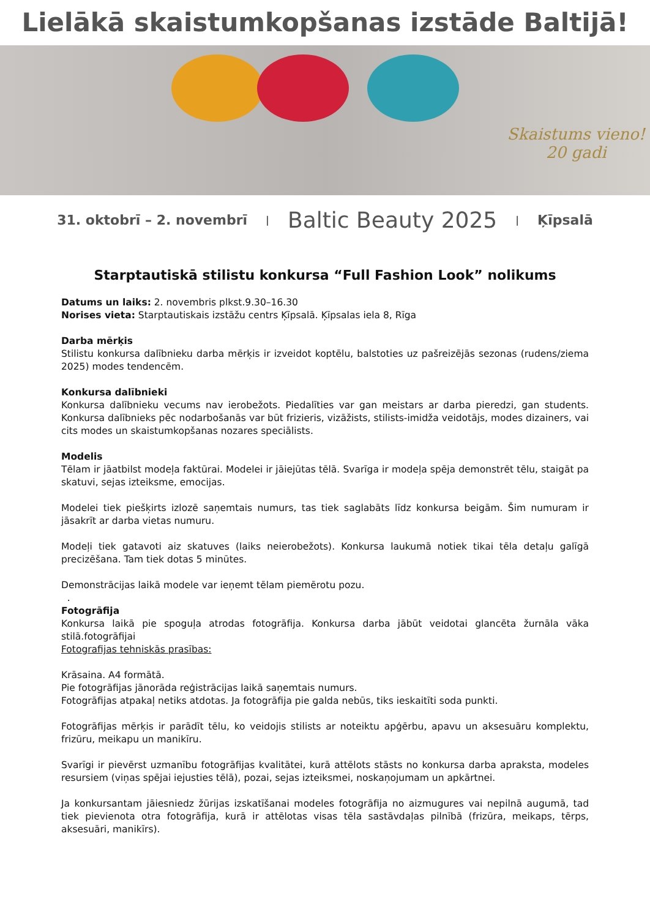Lielākā skaistumkopšanas izstāde Baltijā!
Skaistums vieno!
20 gadi
31. oktobrī – 2. novembrī | Baltic Beauty 2025 | Ķīpsalā
Starptautiskā stilistu konkursa “Full Fashion Look” nolikums
Datums un laiks: 2. novembris plkst.9.30–16.30
Norises vieta: Starptautiskais izstāžu centrs Ķīpsalā. Ķīpsalas iela 8, Rīga
Darba mērķis
Stilistu konkursa dalībnieku darba mērķis ir izveidot koptēlu, balstoties uz pašreizējās sezonas (rudens/ziema 2025) modes tendencēm.
Konkursa dalībnieki
Konkursa dalībnieku vecums nav ierobežots. Piedalīties var gan meistars ar darba pieredzi, gan students. Konkursa dalībnieks pēc nodarbošanās var būt frizieris, vizāžists, stilists-imidža veidotājs, modes dizainers, vai cits modes un skaistumkopšanas nozares speciālists.
Modelis
Tēlam ir jāatbilst modeļa faktūrai. Modelei ir jāiejūtas tēlā. Svarīga ir modeļa spēja demonstrēt tēlu, staigāt pa skatuvi, sejas izteiksme, emocijas.
Modelei tiek piešķirts izlozē saņemtais numurs, tas tiek saglabāts līdz konkursa beigām. Šim numuram ir jāsakrīt ar darba vietas numuru.
Modeļi tiek gatavoti aiz skatuves (laiks neierobežots). Konkursa laukumā notiek tikai tēla detaļu galīgā precizēšana. Tam tiek dotas 5 minūtes.
Demonstrācijas laikā modele var ieņemt tēlam piemērotu pozu.
.
Fotogrāfija
Konkursa laikā pie spoguļa atrodas fotogrāfija. Konkursa darba jābūt veidotai glancēta žurnāla vāka stilā.fotogrāfijai
Fotografijas tehniskās prasības:
Krāsaina. A4 formātā.
Pie fotogrāfijas jānorāda reģistrācijas laikā saņemtais numurs.
Fotogrāfijas atpakaļ netiks atdotas. Ja fotogrāfija pie galda nebūs, tiks ieskaitīti soda punkti.
Fotogrāfijas mērķis ir parādīt tēlu, ko veidojis stilists ar noteiktu apģērbu, apavu un aksesuāru komplektu, frizūru, meikapu un manikīru.
Svarīgi ir pievērst uzmanību fotogrāfijas kvalitātei, kurā attēlots stāsts no konkursa darba apraksta, modeles resursiem (viņas spējai iejusties tēlā), pozai, sejas izteiksmei, noskaņojumam un apkārtnei.
Ja konkursantam jāiesniedz žūrijas izskatīšanai modeles fotogrāfija no aizmugures vai nepilnā augumā, tad tiek pievienota otra fotogrāfija, kurā ir attēlotas visas tēla sastāvdaļas pilnībā (frizūra, meikaps, tērps, aksesuāri, manikīrs).